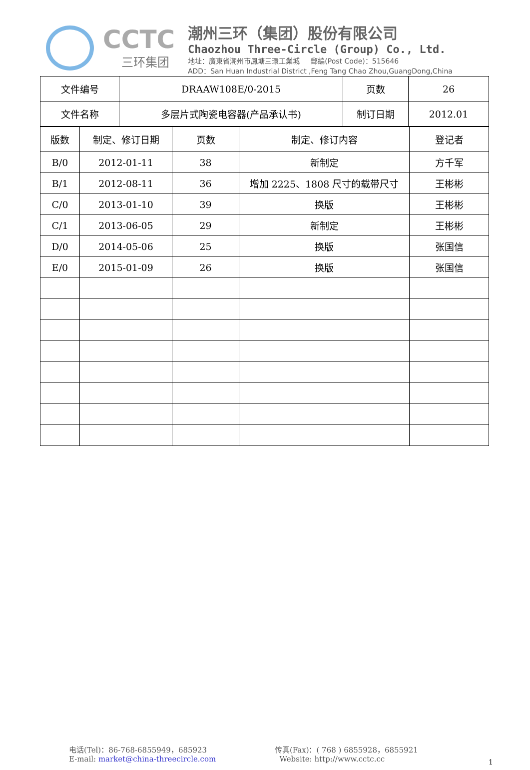CCTC
三环集团
潮州三环（集团）股份有限公司
Chaozhou Three-Circle (Group) Co., Ltd.
地址：廣東省潮州市鳳塘三環工業城 郵編(Post Code)：515646
ADD：San Huan Industrial District ,Feng Tang Chao Zhou,GuangDong,China
| 文件编号 | DRAAW108E/0-2015 | 页数 | 26 |
| 文件名称 | 多层片式陶瓷电容器(产品承认书) | 制订日期 | 2012.01 |
| 版数 | 制定、修订日期 | 页数 | 制定、修订内容 | 登记者 |
| B/0 | 2012-01-11 | 38 | 新制定 | 方千军 |
| B/1 | 2012-08-11 | 36 | 增加 2225、1808 尺寸的载带尺寸 | 王彬彬 |
| C/0 | 2013-01-10 | 39 | 换版 | 王彬彬 |
| C/1 | 2013-06-05 | 29 | 新制定 | 王彬彬 |
| D/0 | 2014-05-06 | 25 | 换版 | 张国信 |
| E/0 | 2015-01-09 | 26 | 换版 | 张国信 |
电话(Tel)：86-768-6855949，685923
E-mail: market@china-threecircle.com
传真(Fax)：( 768 ) 6855928，6855921
Website: http://www.cctc.cc
1